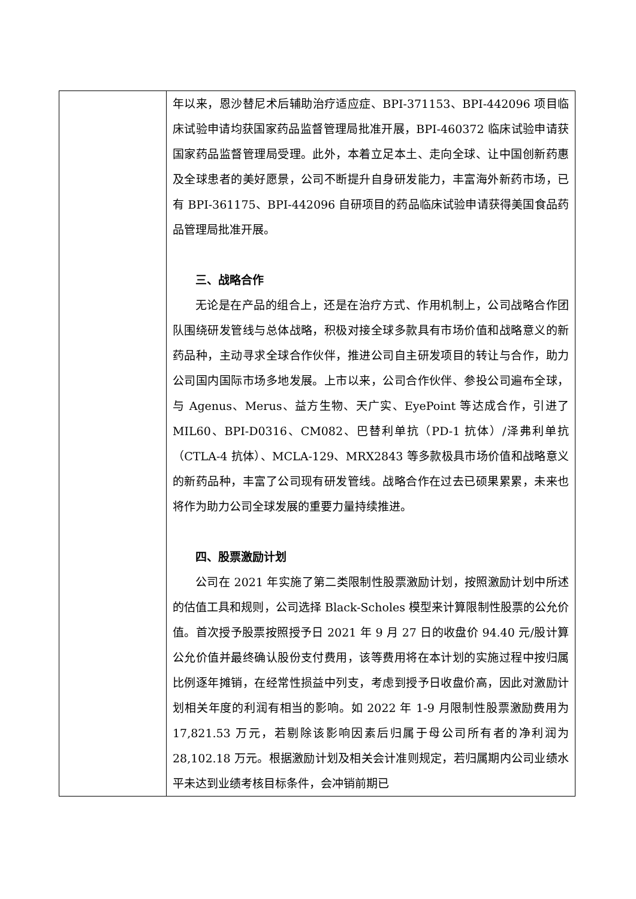| | 年以来，恩沙替尼术后辅助治疗适应症、BPI-371153、BPI-442096 项目临床试验申请均获国家药品监督管理局批准开展，BPI-460372 临床试验申请获国家药品监督管理局受理。此外，本着立足本土、走向全球、让中国创新药惠及全球患者的美好愿景，公司不断提升自身研发能力，丰富海外新药市场，已有 BPI-361175、BPI-442096 自研项目的药品临床试验申请获得美国食品药品管理局批准开展。 三、战略合作 无论是在产品的组合上，还是在治疗方式、作用机制上，公司战略合作团队围绕研发管线与总体战略，积极对接全球多款具有市场价值和战略意义的新药品种，主动寻求全球合作伙伴，推进公司自主研发项目的转让与合作，助力公司国内国际市场多地发展。上市以来，公司合作伙伴、参投公司遍布全球，与 Agenus、Merus、益方生物、天广实、EyePoint 等达成合作，引进了 MIL60、BPI-D0316、CM082、巴替利单抗（PD-1 抗体）/泽弗利单抗（CTLA-4 抗体）、MCLA-129、MRX2843 等多款极具市场价值和战略意义的新药品种，丰富了公司现有研发管线。战略合作在过去已硕果累累，未来也将作为助力公司全球发展的重要力量持续推进。 四、股票激励计划 公司在 2021 年实施了第二类限制性股票激励计划，按照激励计划中所述的估值工具和规则，公司选择 Black-Scholes 模型来计算限制性股票的公允价值。首次授予股票按照授予日 2021 年 9 月 27 日的收盘价 94.40 元/股计算公允价值并最终确认股份支付费用，该等费用将在本计划的实施过程中按归属比例逐年摊销，在经常性损益中列支，考虑到授予日收盘价高，因此对激励计划相关年度的利润有相当的影响。如 2022 年 1-9 月限制性股票激励费用为 17,821.53 万元，若剔除该影响因素后归属于母公司所有者的净利润为 28,102.18 万元。根据激励计划及相关会计准则规定，若归属期内公司业绩水平未达到业绩考核目标条件，会冲销前期已 |